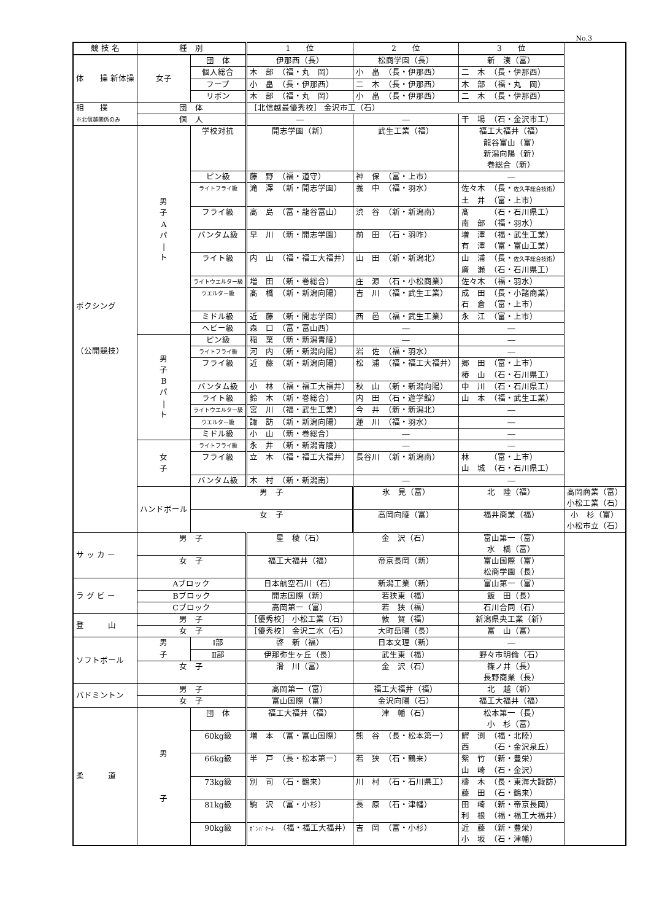No.3
| 競 技 名 | 種 別 | | 1 位 | 2 位 | 3 位 | |
| --- | --- | --- | --- | --- | --- | --- |
| 体 操 新体操 | 女子 | 団 体 | 伊那西（長） | 松商学園（長） | 新 湊（富） | |
| | | 個人総合 | 木 部 （福・丸 岡） | 小 畠 （長・伊那西） | 二 木 （長・伊那西） | |
| | | フープ | 小 畠 （長・伊那西） | 二 木 （長・伊那西） | 木 部 （福・丸 岡） | |
| | | リボン | 木 部 （福・丸 岡） | 小 畠 （長・伊那西） | 二 木 （長・伊那西） | |
| 相 撲 ※北信越関係のみ | 団 体 | | ［北信越最優秀校］ 金沢市工（石） | | | |
| | 個 人 | | ― | ― | 干 場 （石・金沢市工） | |
| ボクシング （公開競技） | 男 子 A パ / ト | 学校対抗 | 開志学園（新） | 武生工業（福） | 福工大福井（福） 龍谷富山（富） 新潟向陽（新） 巻総合（新） | |
| | | ピン級 | 藤 野 （福・道守） | 神 保 （富・上市） | ― | |
| | | ライトフライ級 | 滝 澤 （新・開志学園） | 義 中 （福・羽水） | 佐々木 （長・ 佐久平総合技術 ） 土 井 （富・上市） | |
| | | フライ級 | 高 島 （富・龍谷富山） | 渋 谷 （新・新潟南） | 髙 （石・石川県工） 南 部 （福・羽水） | |
| | | バンタム級 | 早 川 （新・開志学園） | 前 田 （石・羽咋） | 増 澤 （福・武生工業） 有 澤 （富・富山工業） | |
| | | ライト級 | 内 山 （福・福工大福井） | 山 田 （新・新潟北） | 山 浦 （長・ 佐久平総合技術 ） 廣 瀬 （石・石川県工） | |
| | | ライトウエルター級 | 増 田 （新・巻総合） | 庄 源 （石・小松商業） | 佐々木 （福・羽水） | |
| | | ウエルター級 | 髙 橋 （新・新潟向陽） | 吉 川 （福・武生工業） | 成 田 （長・小諸商業） 石 倉 （富・上市） | |
| | | ミドル級 | 近 藤 （新・開志学園） | 西 邑 （福・武生工業） | 永 江 （富・上市） | |
| | | ヘビー級 | 森 口 （富・富山西） | ― | ― | |
| | 男 子 B パ / ト | ピン級 | 稲 葉 （新・新潟青陵） | ― | ― | |
| | | ライトフライ級 | 河 内 （新・新潟向陽） | 岩 佐 （福・羽水） | ― | |
| | | フライ級 | 近 藤 （新・新潟向陽） | 松 浦 （福・福工大福井） | 郷 田 （富・上市） 椿 山 （石・石川県工） | |
| | | バンタム級 | 小 林 （福・福工大福井） | 秋 山 （新・新潟向陽） | 中 川 （石・石川県工） | |
| | | ライト級 | 鈴 木 （新・巻総合） | 内 田 （石・遊学館） | 山 本 （福・武生工業） | |
| | | ライトウエルター級 | 宮 川 （福・武生工業） | 今 井 （新・新潟北） | ― | |
| | | ウエルター級 | 諏 訪 （新・新潟向陽） | 蓮 川 （福・羽水） | ― | |
| | | ミドル級 | 小 山 （新・巻総合） | ― | ― | |
| | 女 子 | ライトフライ級 | 永 井 （新・新潟青陵） | ― | ― | |
| | | フライ級 | 立 木 （福・福工大福井） | 長谷川 （新・新潟南） | 林 （富・上市） 山 城 （石・石川県工） | |
| | | バンタム級 | 木 村 （新・新潟南） | ― | ― | |
| | ハンドボール | 男 子 | | 氷 見（富） | 北 陸（福） | 高岡商業（富） 小松工業（石） |
| | | 女 子 | | 高岡向陵（富） | 福井商業（福） | 小 杉（富） 小松市立（石） |
| サ ッ カ ー | 男 子 | | 星 稜（石） | 金 沢（石） | 富山第一（富） 水 橋（富） | |
| | 女 子 | | 福工大福井（福） | 帝京長岡（新） | 富山国際（富） 松商学園（長） | |
| ラ グ ビ ー | Aブロック | | 日本航空石川（石） | 新潟工業（新） | 富山第一（富） | |
| | Bブロック | | 開志国際（新） | 若狭東（福） | 飯 田（長） | |
| | Cブロック | | 高岡第一（富） | 若 狭（福） | 石川合同（石） | |
| 登 山 | 男 子 | | ［優秀校］ 小松工業（石） | 敦 賀（福） | 新潟県央工業（新） | |
| | 女 子 | | ［優秀校］ 金沢二水（石） | 大町岳陽（長） | 富 山（富） | |
| ソフトボール | 男 子 | Ⅰ部 | 啓 新（福） | 日本文理（新） | ― | |
| | | Ⅱ部 | 伊那弥生ヶ丘（長） | 武生東（福） | 野々市明倫（石） | |
| | 女 子 | | 滑 川（富） | 金 沢（石） | 篠ノ井（長） 長野商業（長） | |
| バドミントン | 男 子 | | 高岡第一（富） | 福工大福井（福） | 北 越（新） | |
| | 女 子 | | 富山国際（富） | 金沢向陽（石） | 福工大福井（福） | |
| 柔 道 | 男 子 | 団 体 | 福工大福井（福） | 津 幡（石） | 松本第一（長） 小 杉（富） | |
| | | 60kg級 | 増 本 （富・富山国際） | 熊 谷 （長・松本第一） | 鰐 渕 （福・北陸） 西 （石・金沢泉丘） | |
| | | 66kg級 | 半 戸 （長・松本第一） | 若 狭 （石・鶴来） | 紫 竹 （新・豊栄） 山 崎 （石・金沢） | |
| | | 73kg級 | 別 司 （石・鶴来） | 川 村 （石・石川県工） | 檮 木 （長・東海大諏訪） 藤 田 （石・鶴来） | |
| | | 81kg級 | 駒 沢 （富・小杉） | 長 原 （石・津幡） | 田 崎 （新・帝京長岡） 利 根 （福・福工大福井） | |
| | | 90kg級 | ｶﾞﾝﾊﾞｸｰﾙ （福・福工大福井） | 吉 岡 （富・小杉） | 近 藤 （新・豊栄） 小 坂 （石・津幡） | |